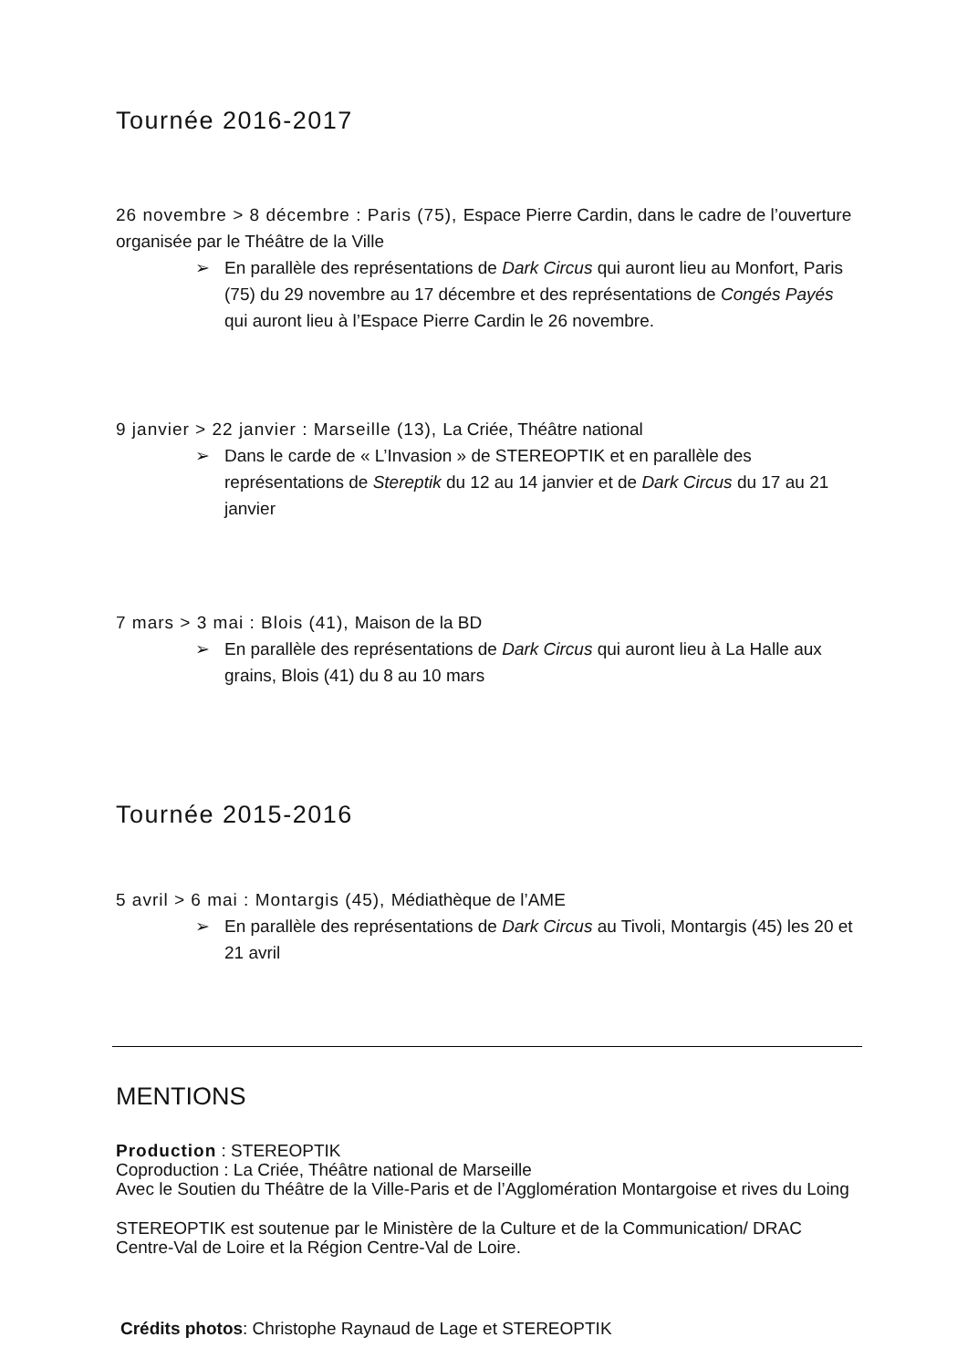Tournée 2016-2017
26 novembre > 8 décembre : Paris (75), Espace Pierre Cardin, dans le cadre de l’ouverture organisée par le Théâtre de la Ville
➢ En parallèle des représentations de Dark Circus qui auront lieu au Monfort, Paris (75) du 29 novembre au 17 décembre et des représentations de Congés Payés qui auront lieu à l’Espace Pierre Cardin le 26 novembre.
9 janvier > 22 janvier : Marseille (13), La Criée, Théâtre national
➢ Dans le carde de « L’Invasion » de STEREOPTIK et en parallèle des représentations de Stereptik du 12 au 14 janvier et de Dark Circus du 17 au 21 janvier
7 mars > 3 mai : Blois (41), Maison de la BD
➢ En parallèle des représentations de Dark Circus qui auront lieu à La Halle aux grains, Blois (41) du 8 au 10 mars
Tournée 2015-2016
5 avril > 6 mai : Montargis (45), Médiathèque de l’AME
➢ En parallèle des représentations de Dark Circus au Tivoli, Montargis (45) les 20 et 21 avril
MENTIONS
Production : STEREOPTIK
Coproduction : La Criée, Théâtre national de Marseille
Avec le Soutien du Théâtre de la Ville-Paris et de l’Agglomération Montargoise et rives du Loing
STEREOPTIK est soutenue par le Ministère de la Culture et de la Communication/ DRAC Centre-Val de Loire et la Région Centre-Val de Loire.
Crédits photos: Christophe Raynaud de Lage et STEREOPTIK